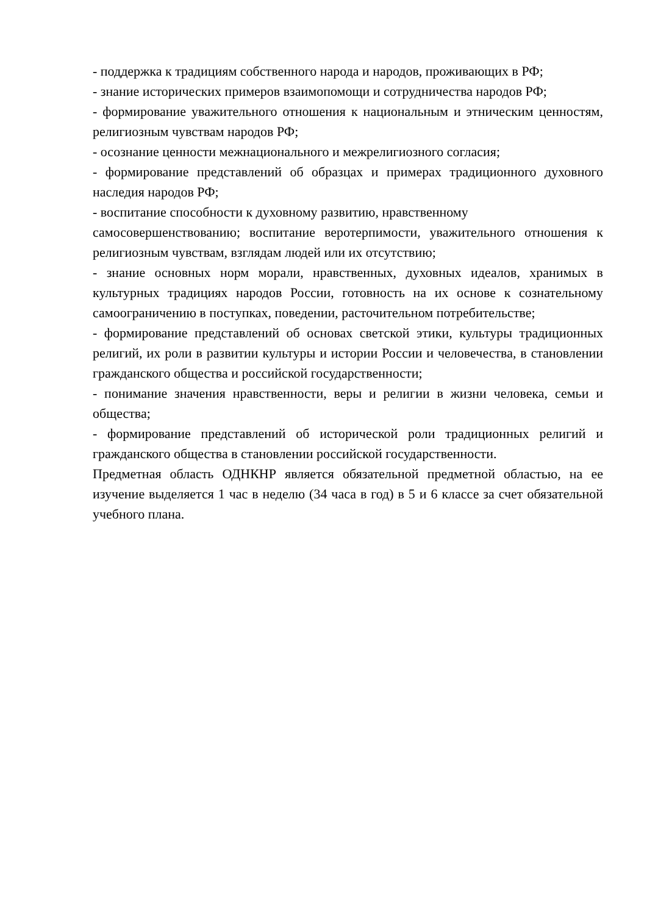- поддержка к традициям собственного народа и народов, проживающих в РФ;
- знание исторических примеров взаимопомощи и сотрудничества народов РФ;
- формирование уважительного отношения к национальным и этническим ценностям, религиозным чувствам народов РФ;
- осознание ценности межнационального и межрелигиозного согласия;
- формирование представлений об образцах и примерах традиционного духовного наследия народов РФ;
- воспитание способности к духовному развитию, нравственному
самосовершенствованию; воспитание веротерпимости, уважительного отношения к религиозным чувствам, взглядам людей или их отсутствию;
- знание основных норм морали, нравственных, духовных идеалов, хранимых в культурных традициях народов России, готовность на их основе к сознательному самоограничению в поступках, поведении, расточительном потребительстве;
- формирование представлений об основах светской этики, культуры традиционных религий, их роли в развитии культуры и истории России и человечества, в становлении гражданского общества и российской государственности;
- понимание значения нравственности, веры и религии в жизни человека, семьи и общества;
- формирование представлений об исторической роли традиционных религий и гражданского общества в становлении российской государственности.
Предметная область ОДНКНР является обязательной предметной областью, на ее изучение выделяется 1 час в неделю (34 часа в год) в 5 и 6 классе за счет обязательной учебного плана.